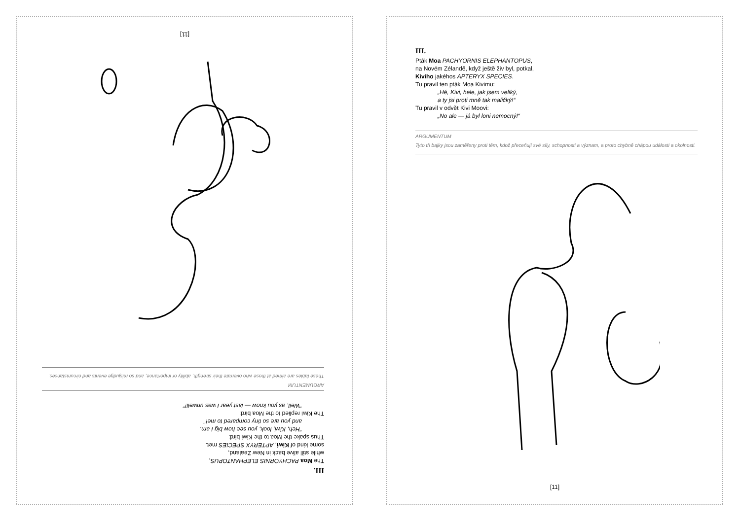III.
The Moa PACHYORNIS ELEPHANTOPUS,
while still alive back in New Zealand,
some kind of Kiwi, APTERYX SPECIES met.
Thus spake the Moa to the Kiwi bird:
"Heh, Kiwi, look, you see how big I am,
and you are so tiny compared to me!"
The Kiwi replied to the Moa bird:
"Well, as you know — last year I was unwell!"
ARGUMENTUM
These fables are aimed at those who overrate their strength, ability or importance, and so misjudge events and circumstances.
[11]
III.
Pták Moa PACHYORNIS ELEPHANTOPUS,
na Novém Zélandě, když ještě živ byl, potkal,
Kiviho jakéhos APTERYX SPECIES.
Tu pravil ten pták Moa Kivimu:
„Hé, Kivi, hele, jak jsem veliký,
a ty jsi proti mně tak maličký!“
Tu pravil v odvět Kivi Moovi:
„No ale — já byl loni nemocný!“
ARGUMENTUM
Tyto tři bajky jsou zaměřeny proti těm, kdož přeceňují své síly, schopnosti a význam, a proto chybně chápou události a okolnosti.
[11]